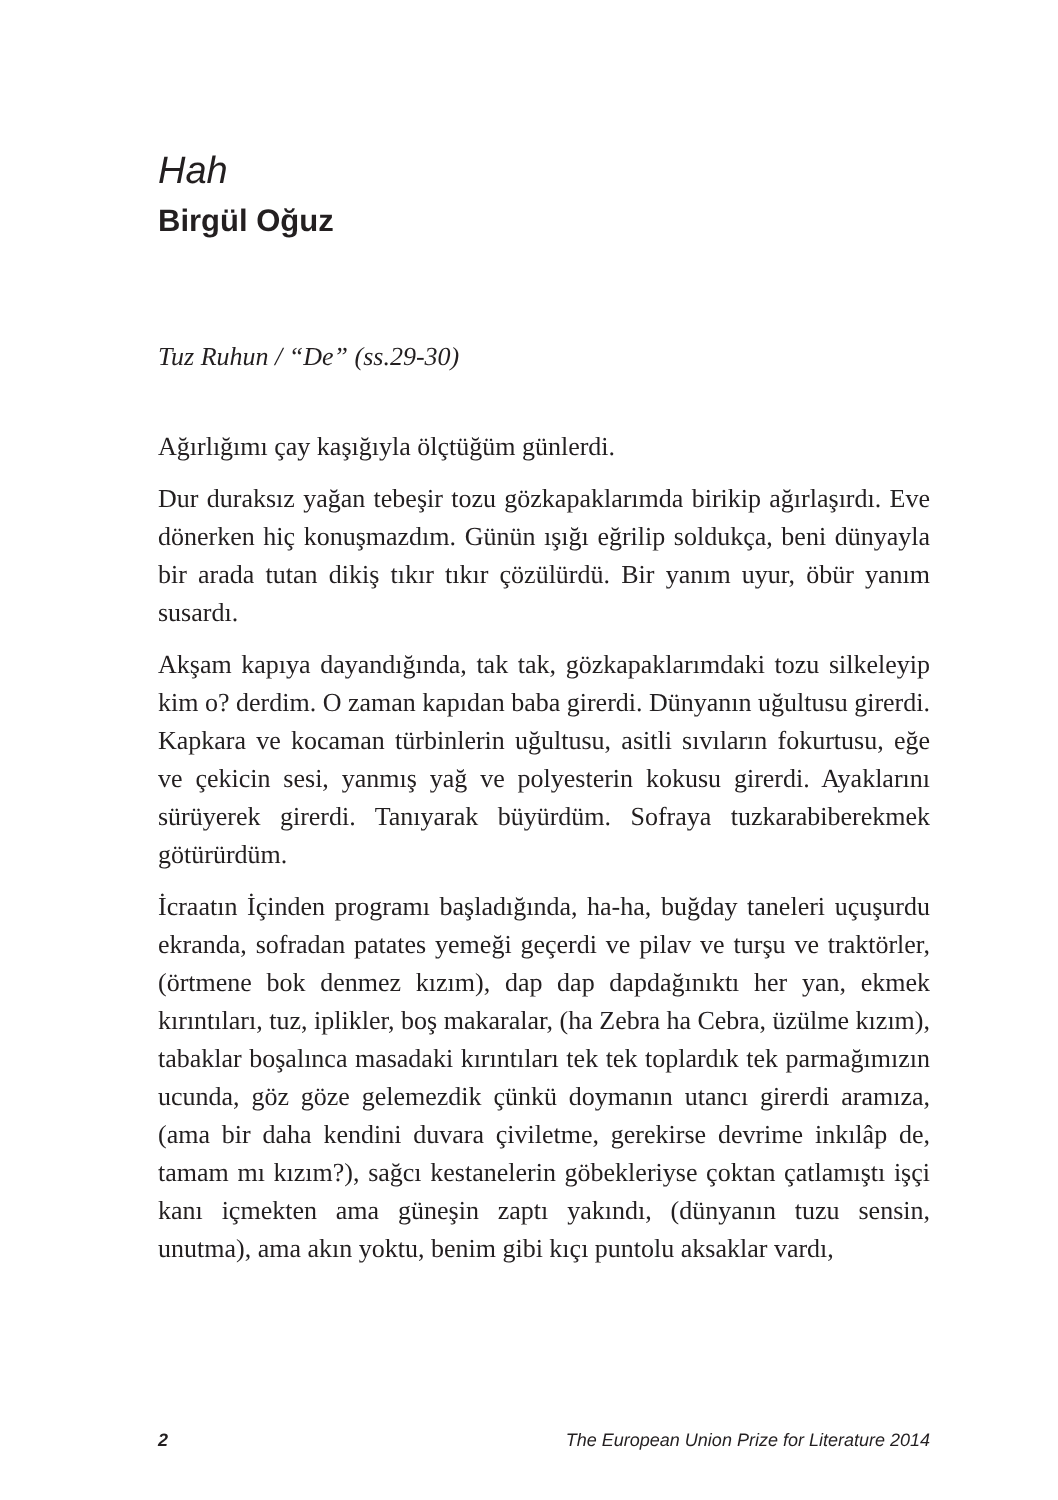Hah
Birgül Oğuz
Tuz Ruhun / “De” (ss.29-30)
Ağırlığımı çay kaşığıyla ölçtüğüm günlerdi.
Dur duraksız yağan tebeşir tozu gözkapaklarımda birikip ağırlaşırdı. Eve dönerken hiç konuşmazdım. Günün ışığı eğrilip soldukça, beni dünyayla bir arada tutan dikiş tıkır tıkır çözülürdü. Bir yanım uyur, öbür yanım susardı.
Akşam kapıya dayandığında, tak tak, gözkapaklarımdaki tozu silkeleyip kim o? derdim. O zaman kapıdan baba girerdi. Dünyanın uğultusu girerdi. Kapkara ve kocaman türbinlerin uğultusu, asitli sıvıların fokurtusu, eğe ve çekicin sesi, yanmış yağ ve polyesterin kokusu girerdi. Ayaklarını sürüyerek girerdi. Tanıyarak büyürdüm. Sofraya tuzkarabiberekmek götürürdüm.
İcraatın İçinden programı başladığında, ha-ha, buğday taneleri uçuşurdu ekranda, sofradan patates yemeği geçerdi ve pilav ve turşu ve traktörler, (örtmene bok denmez kızım), dap dap dapdağınıktı her yan, ekmek kırıntıları, tuz, iplikler, boş makaralar, (ha Zebra ha Cebra, üzülme kızım), tabaklar boşalınca masadaki kırıntıları tek tek toplardık tek parmağımızın ucunda, göz göze gelemezdik çünkü doymanın utancı girerdi aramıza, (ama bir daha kendini duvara çiviletme, gerekirse devrime inkılâp de, tamam mı kızım?), sağcı kestanelerin göbekleriyse çoktan çatlamıştı işçi kanı içmekten ama güneşin zaptı yakındı, (dünyanın tuzu sensin, unutma), ama akın yoktu, benim gibi kıçı puntolu aksaklar vardı,
2 The European Union Prize for Literature 2014